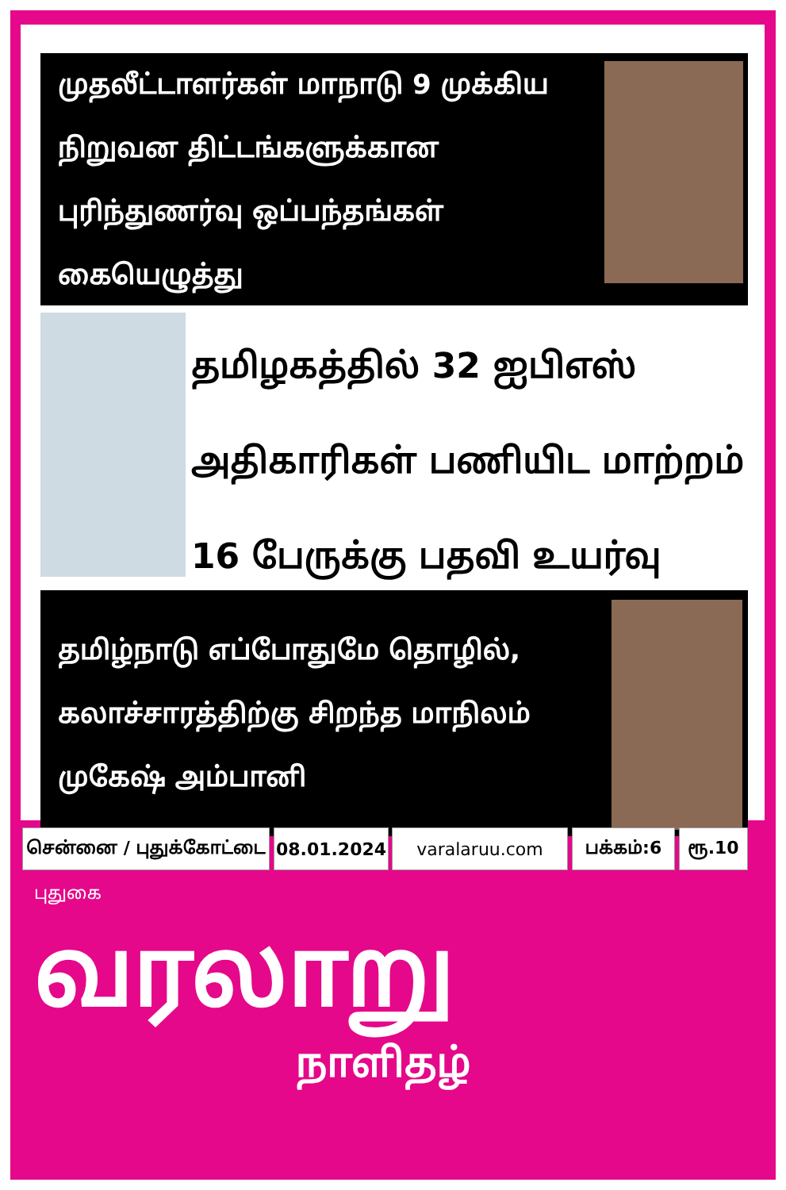முதலீட்டாளர்கள் மாநாடு 9 முக்கிய நிறுவன திட்டங்களுக்கான புரிந்துணர்வு ஒப்பந்தங்கள் கையெழுத்து
தமிழகத்தில் 32 ஐபிஎஸ் அதிகாரிகள் பணியிட மாற்றம் 16 பேருக்கு பதவி உயர்வு
தமிழ்நாடு எப்போதுமே தொழில், கலாச்சாரத்திற்கு சிறந்த மாநிலம் முகேஷ் அம்பானி
சென்னை / புதுக்கோட்டை 08.01.2024 varalaruu.com பக்கம்:6 ரூ.10
புதுகை
வரலாறு
நாளிதழ்